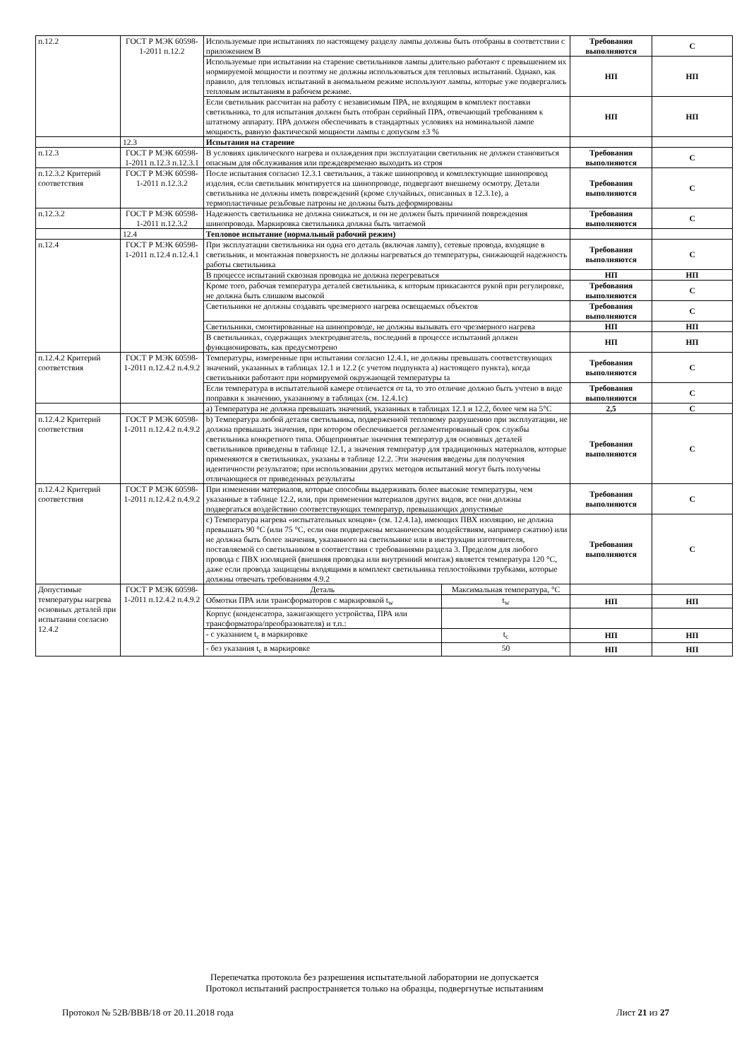| п.12.2 | ГОСТ Р МЭК 60598-1-2011 п.12.2 | Используемые при испытаниях по настоящему разделу лампы должны быть отобраны в соответствии с приложением В | Требования выполняются | С |
| | | Используемые при испытании на старение светильников лампы длительно работают с превышением их нормируемой мощности и поэтому не должны использоваться для тепловых испытаний. Однако, как правило, для тепловых испытаний в аномальном режиме используют лампы, которые уже подвергались тепловым испытаниям в рабочем режиме. | НП | НП |
| | | Если светильник рассчитан на работу с независимым ПРА, не входящим в комплект поставки светильника, то для испытания должен быть отобран серийный ПРА, отвечающий требованиям к штатному аппарату. ПРА должен обеспечивать в стандартных условиях на номинальной лампе мощность, равную фактической мощности лампы с допуском ±3 % | НП | НП |
| | 12.3 | Испытания на старение | | |
| п.12.3 | ГОСТ Р МЭК 60598-1-2011 п.12.3 п.12.3.1 | В условиях циклического нагрева и охлаждения при эксплуатации светильник не должен становиться опасным для обслуживания или преждевременно выходить из строя | Требования выполняются | С |
| п.12.3.2 Критерий соответствия | ГОСТ Р МЭК 60598-1-2011 п.12.3.2 | После испытания согласно 12.3.1 светильник, а также шинопровод и комплектующие шинопровод изделия, если светильник монтируется на шинопроводе, подвергают внешнему осмотру. Детали светильника не должны иметь повреждений (кроме случайных, описанных в 12.3.1е), а термопластичные резьбовые патроны не должны быть деформированы | Требования выполняются | С |
| п.12.3.2 | ГОСТ Р МЭК 60598-1-2011 п.12.3.2 | Надежность светильника не должна снижаться, и он не должен быть причиной повреждения шинопровода. Маркировка светильника должна быть читаемой | Требования выполняются | С |
| | 12.4 | Тепловое испытание (нормальный рабочий режим) | | |
| п.12.4 | ГОСТ Р МЭК 60598-1-2011 п.12.4 п.12.4.1 | При эксплуатации светильника ни одна его деталь (включая лампу), сетевые провода, входящие в светильник, и монтажная поверхность не должны нагреваться до температуры, снижающей надежность работы светильника | Требования выполняются | С |
| | | В процессе испытаний сквозная проводка не должна перегреваться | НП | НП |
| | | Кроме того, рабочая температура деталей светильника, к которым прикасаются рукой при регулировке, не должна быть слишком высокой | Требования выполняются | С |
| | | Светильники не должны создавать чрезмерного нагрева освещаемых объектов | Требования выполняются | С |
| | | Светильники, смонтированные на шинопроводе, не должны вызывать его чрезмерного нагрева | НП | НП |
| | | В светильниках, содержащих электродвигатель, последний в процессе испытаний должен функционировать, как предусмотрено | НП | НП |
| п.12.4.2 Критерий соответствия | ГОСТ Р МЭК 60598-1-2011 п.12.4.2 п.4.9.2 | Температуры, измеренные при испытании согласно 12.4.1, не должны превышать соответствующих значений, указанных в таблицах 12.1 и 12.2 (с учетом подпункта а) настоящего пункта), когда светильники работают при нормируемой окружающей температуры ta | Требования выполняются | С |
| | | Если температура в испытательной камере отличается от ta, то это отличие должно быть учтено в виде поправки к значению, указанному в таблицах (см. 12.4.1с) | Требования выполняются | С |
| | | а) Температура не должна превышать значений, указанных в таблицах 12.1 и 12.2, более чем на 5°С | 2,5 | С |
| п.12.4.2 Критерий соответствия | ГОСТ Р МЭК 60598-1-2011 п.12.4.2 п.4.9.2 | b) Температура любой детали светильника, подверженной тепловому разрушению при эксплуатации, не должна превышать значения, при котором обеспечивается регламентированный срок службы светильника конкретного типа. Общепринятые значения температур для основных деталей светильников приведены в таблице 12.1, а значения температур для традиционных материалов, которые применяются в светильниках, указаны в таблице 12.2. Эти значения введены для получения идентичности результатов; при использовании других методов испытаний могут быть получены отличающиеся от приведенных результаты | Требования выполняются | С |
| п.12.4.2 Критерий соответствия | ГОСТ Р МЭК 60598-1-2011 п.12.4.2 п.4.9.2 | При изменении материалов, которые способны выдерживать более высокие температуры, чем указанные в таблице 12.2, или, при применении материалов других видов, все они должны подвергаться воздействию соответствующих температур, превышающих допустимые | Требования выполняются | С |
| | | с) Температура нагрева «испытательных концов» (см. 12.4.1а), имеющих ПВХ изоляцию, не должна превышать 90 °С (или 75 °С, если они подвержены механическим воздействиям, например сжатию) или не должна быть более значения, указанного на светильнике или в инструкции изготовителя, поставляемой со светильником в соответствии с требованиями раздела 3. Пределом для любого провода с ПВХ изоляцией (внешняя проводка или внутренний монтаж) является температура 120 °С, даже если провода защищены входящими в комплект светильника теплостойкими трубками, которые должны отвечать требованиям 4.9.2 | Требования выполняются | С |
| Допустимые температуры нагрева основных деталей при испытании согласно 12.4.2 | ГОСТ Р МЭК 60598-1-2011 п.12.4.2 п.4.9.2 | / Деталь / Максимальная температура, °С / | | |
| | | / Обмотки ПРА или трансформаторов с маркировкой t<sub>w</sub> / t<sub>w</sub> / | НП | НП |
| | | / Корпус (конденсатора, зажигающего устройства, ПРА или трансформатора/преобразователя) и т.п.: / / | | |
| | | / - с указанием t<sub>c</sub> в маркировке / t<sub>c</sub> / | НП | НП |
| | | / - без указания t<sub>c</sub> в маркировке / 50 / | НП | НП |
Перепечатка протокола без разрешения испытательной лаборатории не допускается
Протокол испытаний распространяется только на образцы, подвергнутые испытаниям
Протокол № 52В/ВВВ/18 от 20.11.2018 года Лист 21 из 27